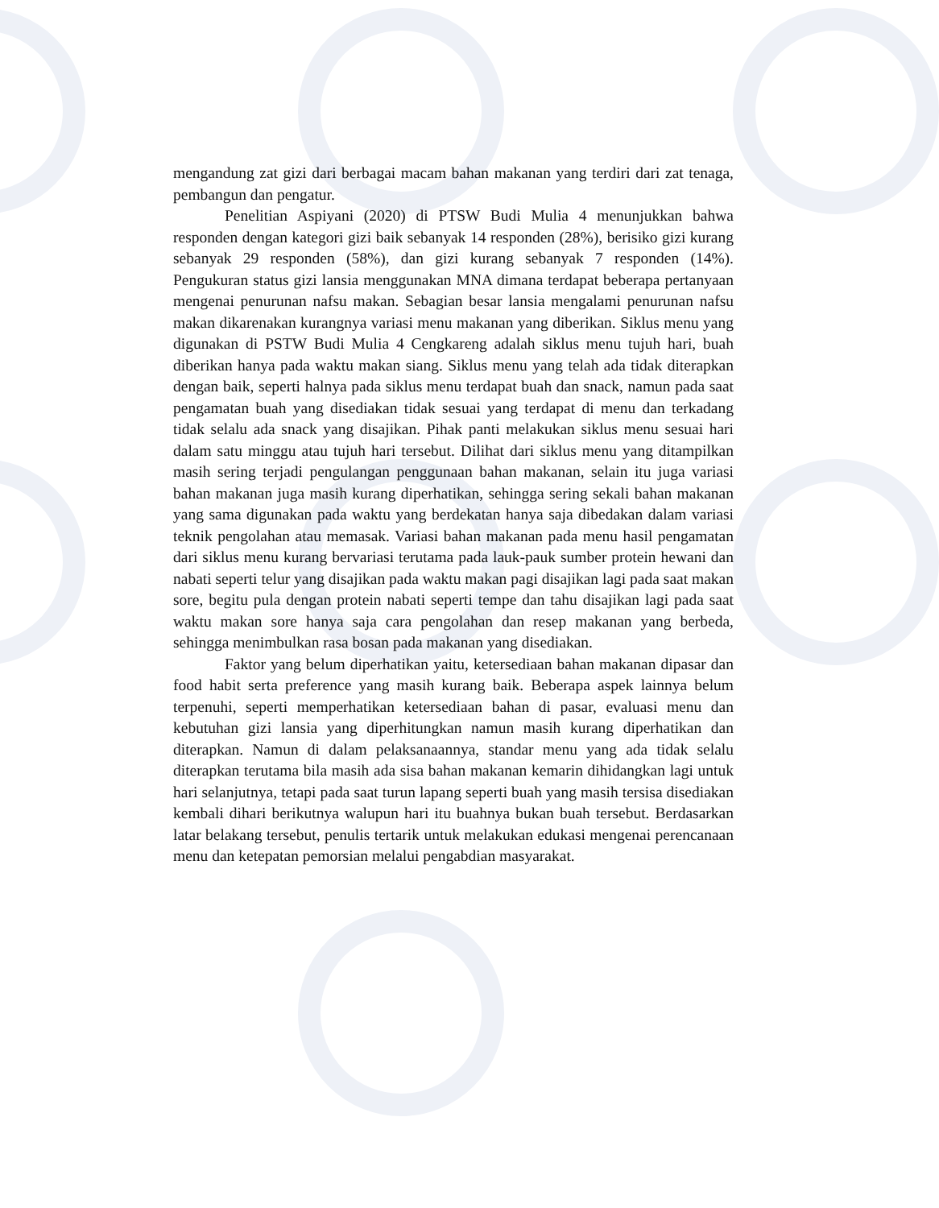mengandung zat gizi dari berbagai macam bahan makanan yang terdiri dari zat tenaga, pembangun dan pengatur.
Penelitian Aspiyani (2020) di PTSW Budi Mulia 4 menunjukkan bahwa responden dengan kategori gizi baik sebanyak 14 responden (28%), berisiko gizi kurang sebanyak 29 responden (58%), dan gizi kurang sebanyak 7 responden (14%). Pengukuran status gizi lansia menggunakan MNA dimana terdapat beberapa pertanyaan mengenai penurunan nafsu makan. Sebagian besar lansia mengalami penurunan nafsu makan dikarenakan kurangnya variasi menu makanan yang diberikan. Siklus menu yang digunakan di PSTW Budi Mulia 4 Cengkareng adalah siklus menu tujuh hari, buah diberikan hanya pada waktu makan siang. Siklus menu yang telah ada tidak diterapkan dengan baik, seperti halnya pada siklus menu terdapat buah dan snack, namun pada saat pengamatan buah yang disediakan tidak sesuai yang terdapat di menu dan terkadang tidak selalu ada snack yang disajikan. Pihak panti melakukan siklus menu sesuai hari dalam satu minggu atau tujuh hari tersebut. Dilihat dari siklus menu yang ditampilkan masih sering terjadi pengulangan penggunaan bahan makanan, selain itu juga variasi bahan makanan juga masih kurang diperhatikan, sehingga sering sekali bahan makanan yang sama digunakan pada waktu yang berdekatan hanya saja dibedakan dalam variasi teknik pengolahan atau memasak. Variasi bahan makanan pada menu hasil pengamatan dari siklus menu kurang bervariasi terutama pada lauk-pauk sumber protein hewani dan nabati seperti telur yang disajikan pada waktu makan pagi disajikan lagi pada saat makan sore, begitu pula dengan protein nabati seperti tempe dan tahu disajikan lagi pada saat waktu makan sore hanya saja cara pengolahan dan resep makanan yang berbeda, sehingga menimbulkan rasa bosan pada makanan yang disediakan.
Faktor yang belum diperhatikan yaitu, ketersediaan bahan makanan dipasar dan food habit serta preference yang masih kurang baik. Beberapa aspek lainnya belum terpenuhi, seperti memperhatikan ketersediaan bahan di pasar, evaluasi menu dan kebutuhan gizi lansia yang diperhitungkan namun masih kurang diperhatikan dan diterapkan. Namun di dalam pelaksanaannya, standar menu yang ada tidak selalu diterapkan terutama bila masih ada sisa bahan makanan kemarin dihidangkan lagi untuk hari selanjutnya, tetapi pada saat turun lapang seperti buah yang masih tersisa disediakan kembali dihari berikutnya walupun hari itu buahnya bukan buah tersebut. Berdasarkan latar belakang tersebut, penulis tertarik untuk melakukan edukasi mengenai perencanaan menu dan ketepatan pemorsian melalui pengabdian masyarakat.